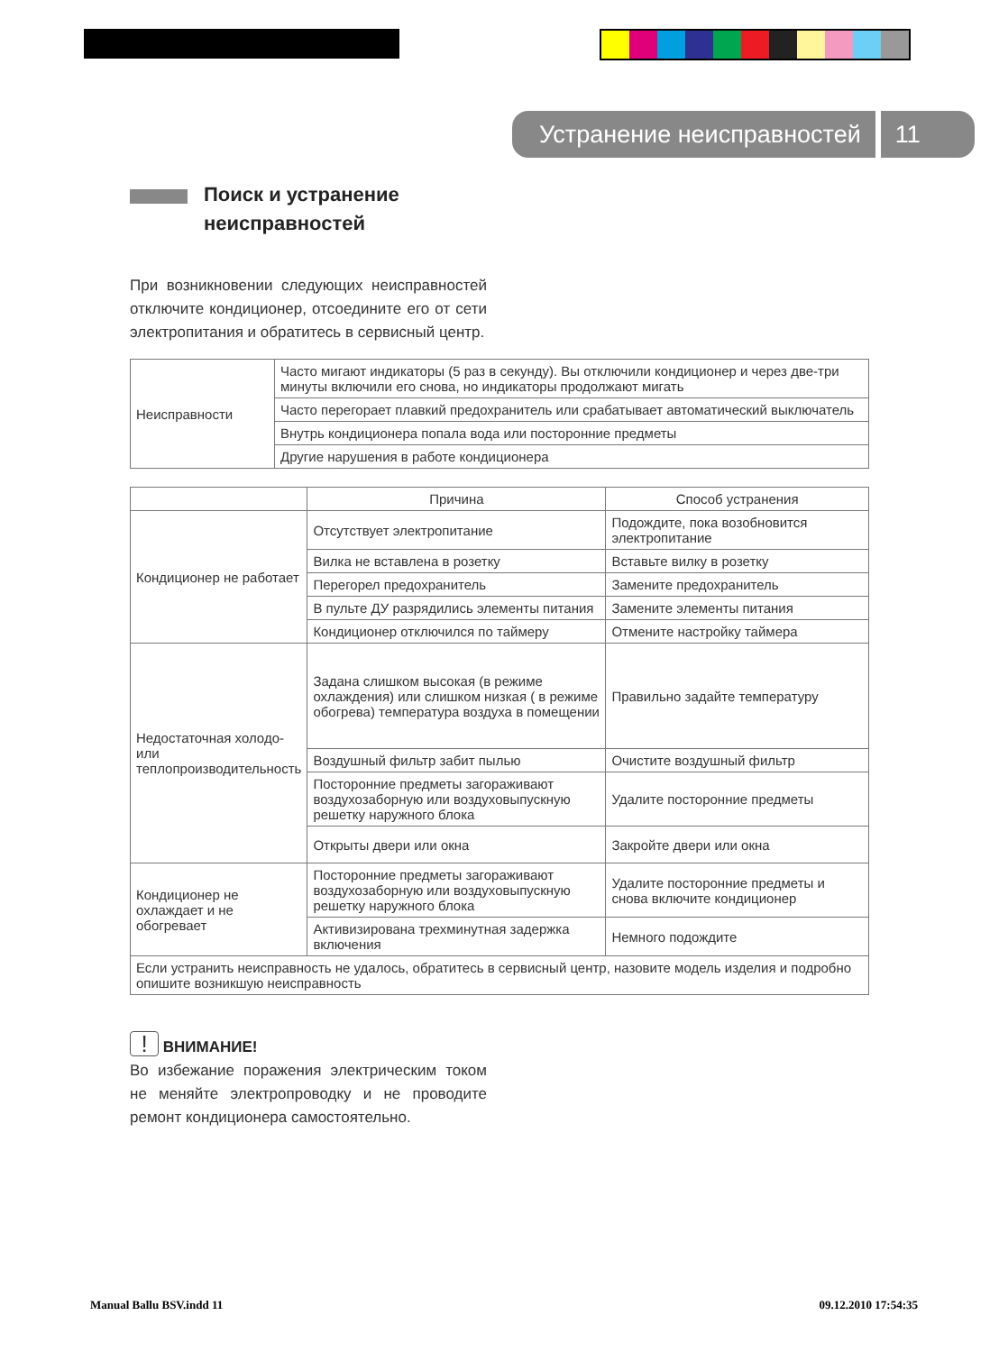Устранение неисправностей 11
Поиск и устранение
неисправностей
При возникновении следующих неисправностей отключите кондиционер, отсоедините его от сети электропитания и обратитесь в сервисный центр.
| Неисправности | Часто мигают индикаторы (5 раз в секунду). Вы отключили кондиционер и через две-три минуты включили его снова, но индикаторы продолжают мигать |
| | Часто перегорает плавкий предохранитель или срабатывает автоматический выключатель |
| | Внутрь кондиционера попала вода или посторонние предметы |
| | Другие нарушения в работе кондиционера |
| | Причина | Способ устранения |
| --- | --- | --- |
| Кондиционер не работает | Отсутствует электропитание | Подождите, пока возобновится электропитание |
| | Вилка не вставлена в розетку | Вставьте вилку в розетку |
| | Перегорел предохранитель | Замените предохранитель |
| | В пульте ДУ разрядились элементы питания | Замените элементы питания |
| | Кондиционер отключился по таймеру | Отмените настройку таймера |
| Недостаточная холодо- или теплопроизводительность | Задана слишком высокая (в режиме охлаждения) или слишком низкая ( в режиме обогрева) температура воздуха в помещении | Правильно задайте температуру |
| | Воздушный фильтр забит пылью | Очистите воздушный фильтр |
| | Посторонние предметы загораживают воздухозаборную или воздуховыпускную решетку наружного блока | Удалите посторонние предметы |
| | Открыты двери или окна | Закройте двери или окна |
| Кондиционер не охлаждает и не обогревает | Посторонние предметы загораживают воздухозаборную или воздуховыпускную решетку наружного блока | Удалите посторонние предметы и снова включите кондиционер |
| | Активизирована трехминутная задержка включения | Немного подождите |
| Если устранить неисправность не удалось, обратитесь в сервисный центр, назовите модель изделия и подробно опишите возникшую неисправность | | |
! ВНИМАНИЕ!
Во избежание поражения электрическим током не меняйте электропроводку и не проводите ремонт кондиционера самостоятельно.
Manual Ballu BSV.indd 11 09.12.2010 17:54:35